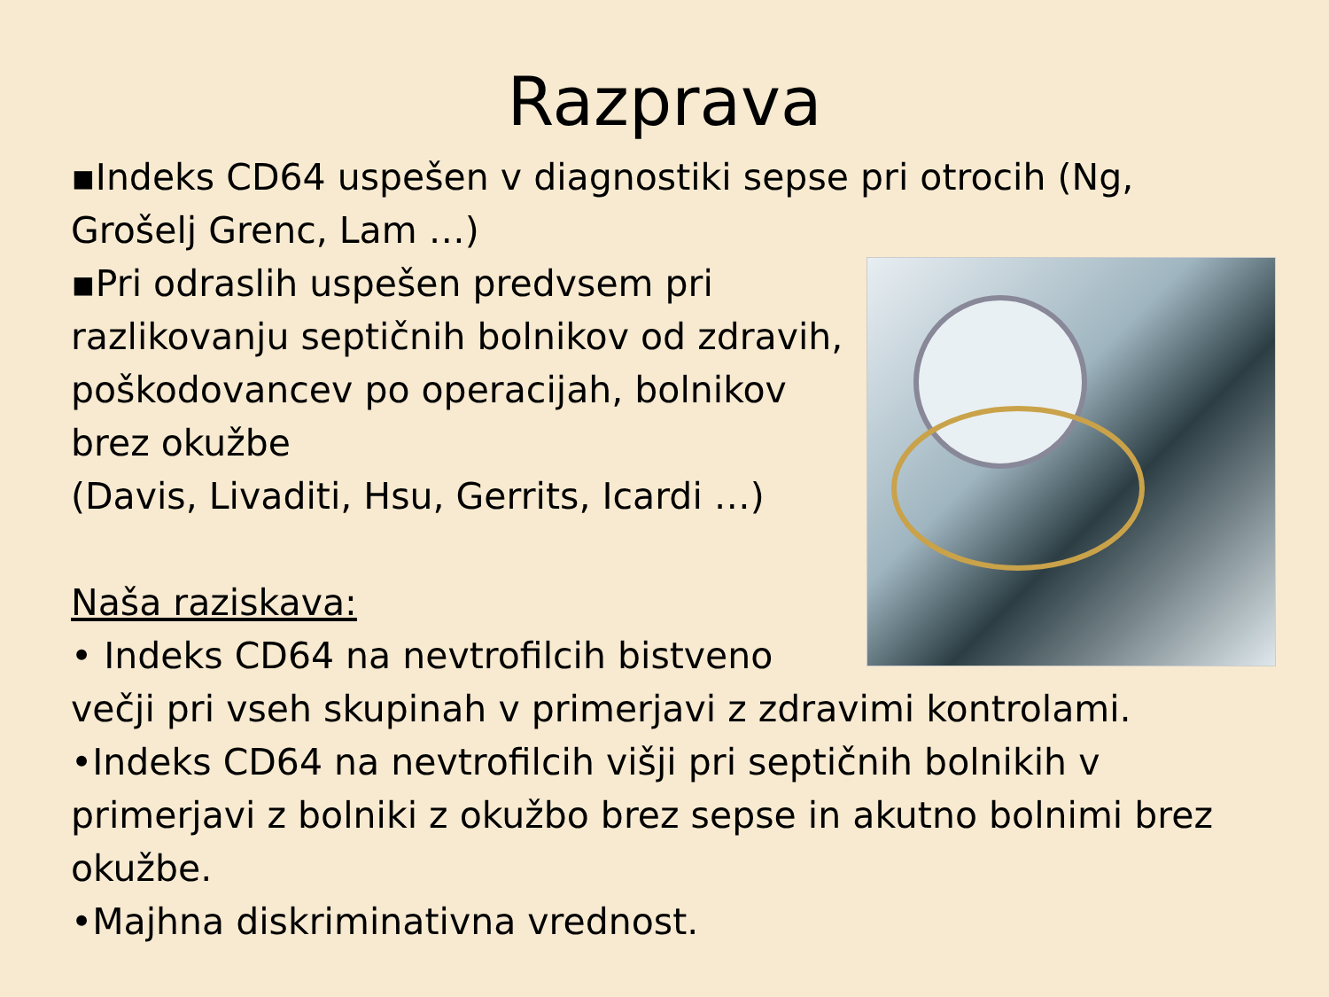Razprava
▪Indeks CD64 uspešen v diagnostiki sepse pri otrocih (Ng, Grošelj Grenc, Lam …)
▪Pri odraslih uspešen predvsem pri razlikovanju septičnih bolnikov od zdravih, poškodovancev po operacijah, bolnikov brez okužbe
(Davis, Livaditi, Hsu, Gerrits, Icardi …)
Naša raziskava:
• Indeks CD64 na nevtrofilcih bistveno večji pri vseh skupinah v primerjavi z zdravimi kontrolami.
•Indeks CD64 na nevtrofilcih višji pri septičnih bolnikih v primerjavi z bolniki z okužbo brez sepse in akutno bolnimi brez okužbe.
•Majhna diskriminativna vrednost.